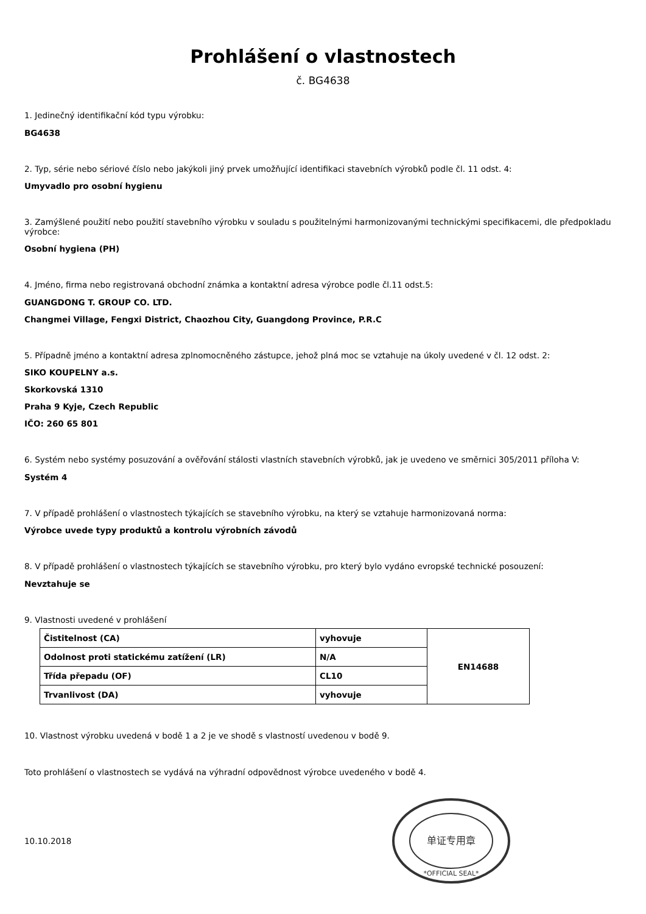Prohlášení o vlastnostech
č. BG4638
1. Jedinečný identifikační kód typu výrobku:
BG4638
2. Typ, série nebo sériové číslo nebo jakýkoli jiný prvek umožňující identifikaci stavebních výrobků podle čl. 11 odst. 4:
Umyvadlo pro osobní hygienu
3. Zamýšlené použití nebo použití stavebního výrobku v souladu s použitelnými harmonizovanými technickými specifikacemi, dle předpokladu výrobce:
Osobní hygiena (PH)
4. Jméno, firma nebo registrovaná obchodní známka a kontaktní adresa výrobce podle čl.11 odst.5:
GUANGDONG T. GROUP CO. LTD.
Changmei Village, Fengxi District, Chaozhou City, Guangdong Province, P.R.C
5. Případně jméno a kontaktní adresa zplnomocněného zástupce, jehož plná moc se vztahuje na úkoly uvedené v čl. 12 odst. 2:
SIKO KOUPELNY a.s.
Skorkovská 1310
Praha 9 Kyje, Czech Republic
IČO: 260 65 801
6. Systém nebo systémy posuzování a ověřování stálosti vlastních stavebních výrobků, jak je uvedeno ve směrnici 305/2011 příloha V:
Systém 4
7. V případě prohlášení o vlastnostech týkajících se stavebního výrobku, na který se vztahuje harmonizovaná norma:
Výrobce uvede typy produktů a kontrolu výrobních závodů
8. V případě prohlášení o vlastnostech týkajících se stavebního výrobku, pro který bylo vydáno evropské technické posouzení:
Nevztahuje se
9. Vlastnosti uvedené v prohlášení
| Čistitelnost (CA) | vyhovuje | EN14688 |
| Odolnost proti statickému zatížení (LR) | N/A | |
| Třída přepadu (OF) | CL10 | |
| Trvanlivost (DA) | vyhovuje | |
10. Vlastnost výrobku uvedená v bodě 1 a 2 je ve shodě s vlastností uvedenou v bodě 9.
Toto prohlášení o vlastnostech se vydává na výhradní odpovědnost výrobce uvedeného v bodě 4.
10.10.2018
单证专用章
*OFFICIAL SEAL*